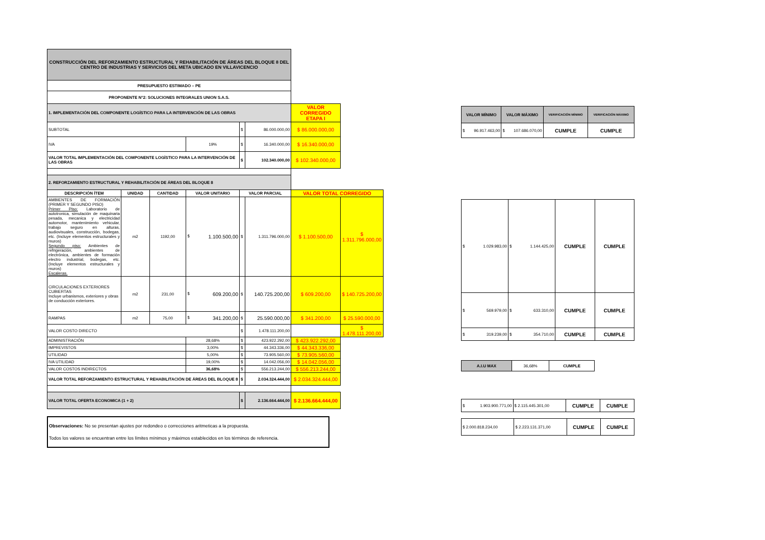| CONSTRUCCIÓN DEL REFORZAMIENTO ESTRUCTURAL Y REHABILITACIÓN DE ÁREAS DEL BLOQUE 8 DEL CENTRO DE INDUSTRIAS Y SERVICIOS DEL META UBICADO EN VILLAVICENCIO | | | | | | | |
| PRESUPUESTO ESTIMADO – PE | | | | | | | |
| PROPONENTE N°2: SOLUCIONES INTEGRALES UNION S.A.S. | | | | | | | |
| 1. IMPLEMENTACIÓN DEL COMPONENTE LOGÍSTICO PARA LA INTERVENCIÓN DE LAS OBRAS | | | | | | VALOR CORREGIDO ETAPA I | |
| SUBTOTAL | | | | $ | 86.000.000,00 | $ 86.000.000,00 | |
| IVA | | | 19% | $ | 16.340.000,00 | $ 16.340.000,00 | |
| VALOR TOTAL IMPLEMENTACIÓN DEL COMPONENTE LOGÍSTICO PARA LA INTERVENCIÓN DE LAS OBRAS | | | | $ | 102.340.000,00 | $ 102.340.000,00 | |
| 2. REFORZAMIENTO ESTRUCTURAL Y REHABILITACIÓN DE ÁREAS DEL BLOQUE 8 | | | | | | | |
| DESCRIPCIÓN ÍTEM | UNIDAD | CANTIDAD | VALOR UNITARIO | VALOR PARCIAL | | VALOR TOTAL CORREGIDO | |
| AMBIENTES DE FORMACIÓN (PRIMER Y SEGUNDO PISO) Primer Piso: Laboratorio de autotronica, simulación de maquinaria pesada, mecanica y electricidad automotor, mantenimiento vehicular, trabajo seguro en alturas, audiovisuales, construcción, bodegas, etc. (Incluye elementos estructurales y muros) Segundo piso: Ambientes de refrigeración, ambientes de electrónica, ambientes de formación electro industrial, bodegas, etc. (Incluye elementos estructurales y muros) Escaleras. | m2 | 1192,00 | $ 1.100.500,00 | $ | 1.311.796.000,00 | $ 1.100.500,00 | $ 1.311.796.000,00 |
| CIRCULACIONES EXTERIORES CUBIERTAS Incluye urbanismos, exteriores y obras de conducción exteriores. | m2 | 231,00 | $ 609.200,00 | $ | 140.725.200,00 | $ 609.200,00 | $ 140.725.200,00 |
| RAMPAS | m2 | 75,00 | $ 341.200,00 | $ | 25.590.000,00 | $ 341.200,00 | $ 25.590.000,00 |
| VALOR COSTO DIRECTO | | | | $ | 1.478.111.200,00 | | $ 1.478.111.200,00 |
| ADMINISTRACIÓN | | | 28,68% | $ | 423.922.292,00 | $ 423.922.292,00 | |
| IMPREVISTOS | | | 3,00% | $ | 44.343.336,00 | $ 44.343.336,00 | |
| UTILIDAD | | | 5,00% | $ | 73.905.560,00 | $ 73.905.560,00 | |
| IVA UTILIDAD | | | 19,00% | $ | 14.042.056,00 | $ 14.042.056,00 | |
| VALOR COSTOS INDIRECTOS | | | 36,68% | $ | 556.213.244,00 | $ 556.213.244,00 | |
| VALOR TOTAL REFORZAMIENTO ESTRUCTURAL Y REHABILITACIÓN DE ÁREAS DEL BLOQUE 8 | | | | $ | 2.034.324.444,00 | $ 2.034.324.444,00 | |
| VALOR TOTAL OFERTA ECONOMICA (1 + 2) | | | | $ | 2.136.664.444,00 | $ 2.136.664.444,00 | |
Observaciones: No se presentan ajustes por redondeo o correcciones aritmeticas a la propuesta.
Todos los valores se encuentran entre los límites mínimos y máximos establecidos en los términos de referencia.
| VALOR MÍNIMO | VALOR MÁXIMO | VERIFICACIÓN MÍNIMO | VERIFICACIÓN MÁXIMO |
| --- | --- | --- | --- |
| $ 96.917.463,00 | $ 107.686.070,00 | CUMPLE | CUMPLE |
| $ 1.029.983,00 | $ 1.144.425,00 | CUMPLE | CUMPLE |
| $ 569.979,00 | $ 633.310,00 | CUMPLE | CUMPLE |
| $ 319.239,00 | $ 354.710,00 | CUMPLE | CUMPLE |
| A.I.U MAX | 36,68% | CUMPLE |
| $ 1.903.900.771,00 | $ 2.115.445.301,00 | CUMPLE | CUMPLE |
| $ 2.000.818.234,00 | $ 2.223.131.371,00 | CUMPLE | CUMPLE |